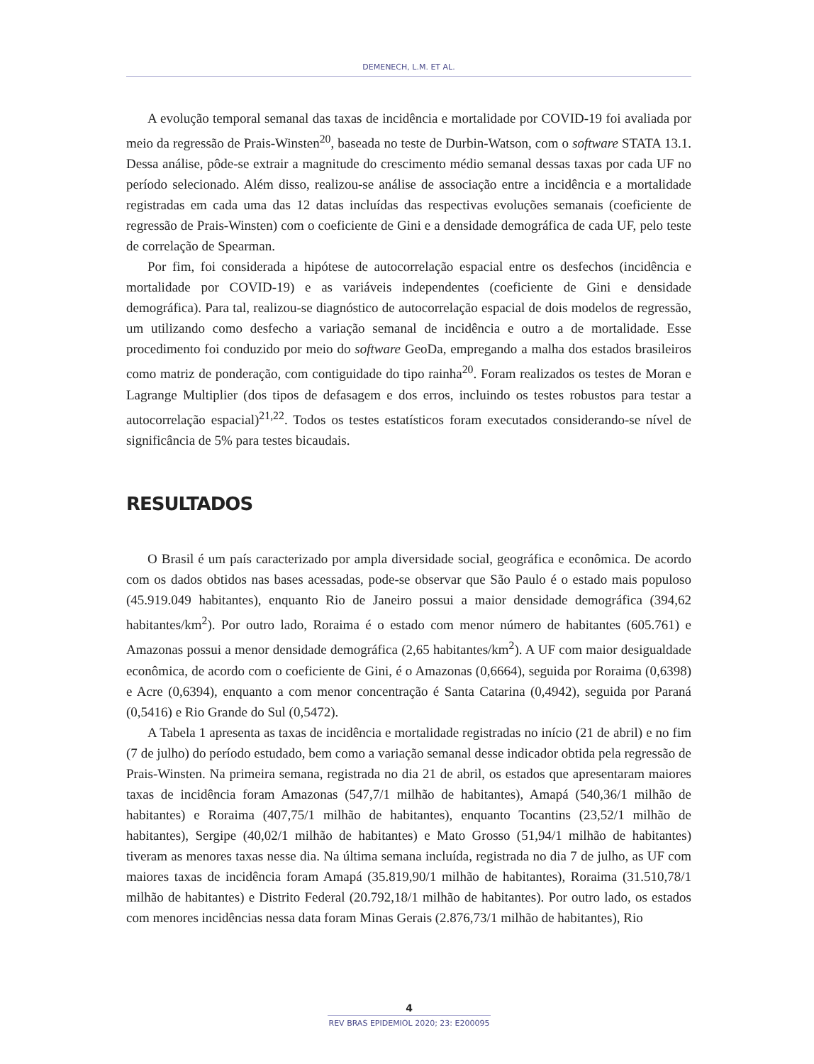DEMENECH, L.M. ET AL.
A evolução temporal semanal das taxas de incidência e mortalidade por COVID-19 foi avaliada por meio da regressão de Prais-Winsten<sup>20</sup>, baseada no teste de Durbin-Watson, com o software STATA 13.1. Dessa análise, pôde-se extrair a magnitude do crescimento médio semanal dessas taxas por cada UF no período selecionado. Além disso, realizou-se análise de associação entre a incidência e a mortalidade registradas em cada uma das 12 datas incluídas das respectivas evoluções semanais (coeficiente de regressão de Prais-Winsten) com o coeficiente de Gini e a densidade demográfica de cada UF, pelo teste de correlação de Spearman.
Por fim, foi considerada a hipótese de autocorrelação espacial entre os desfechos (incidência e mortalidade por COVID-19) e as variáveis independentes (coeficiente de Gini e densidade demográfica). Para tal, realizou-se diagnóstico de autocorrelação espacial de dois modelos de regressão, um utilizando como desfecho a variação semanal de incidência e outro a de mortalidade. Esse procedimento foi conduzido por meio do software GeoDa, empregando a malha dos estados brasileiros como matriz de ponderação, com contiguidade do tipo rainha<sup>20</sup>. Foram realizados os testes de Moran e Lagrange Multiplier (dos tipos de defasagem e dos erros, incluindo os testes robustos para testar a autocorrelação espacial)<sup>21,22</sup>. Todos os testes estatísticos foram executados considerando-se nível de significância de 5% para testes bicaudais.
RESULTADOS
O Brasil é um país caracterizado por ampla diversidade social, geográfica e econômica. De acordo com os dados obtidos nas bases acessadas, pode-se observar que São Paulo é o estado mais populoso (45.919.049 habitantes), enquanto Rio de Janeiro possui a maior densidade demográfica (394,62 habitantes/km<sup>2</sup>). Por outro lado, Roraima é o estado com menor número de habitantes (605.761) e Amazonas possui a menor densidade demográfica (2,65 habitantes/km<sup>2</sup>). A UF com maior desigualdade econômica, de acordo com o coeficiente de Gini, é o Amazonas (0,6664), seguida por Roraima (0,6398) e Acre (0,6394), enquanto a com menor concentração é Santa Catarina (0,4942), seguida por Paraná (0,5416) e Rio Grande do Sul (0,5472).
A Tabela 1 apresenta as taxas de incidência e mortalidade registradas no início (21 de abril) e no fim (7 de julho) do período estudado, bem como a variação semanal desse indicador obtida pela regressão de Prais-Winsten. Na primeira semana, registrada no dia 21 de abril, os estados que apresentaram maiores taxas de incidência foram Amazonas (547,7/1 milhão de habitantes), Amapá (540,36/1 milhão de habitantes) e Roraima (407,75/1 milhão de habitantes), enquanto Tocantins (23,52/1 milhão de habitantes), Sergipe (40,02/1 milhão de habitantes) e Mato Grosso (51,94/1 milhão de habitantes) tiveram as menores taxas nesse dia. Na última semana incluída, registrada no dia 7 de julho, as UF com maiores taxas de incidência foram Amapá (35.819,90/1 milhão de habitantes), Roraima (31.510,78/1 milhão de habitantes) e Distrito Federal (20.792,18/1 milhão de habitantes). Por outro lado, os estados com menores incidências nessa data foram Minas Gerais (2.876,73/1 milhão de habitantes), Rio
4
REV BRAS EPIDEMIOL 2020; 23: E200095